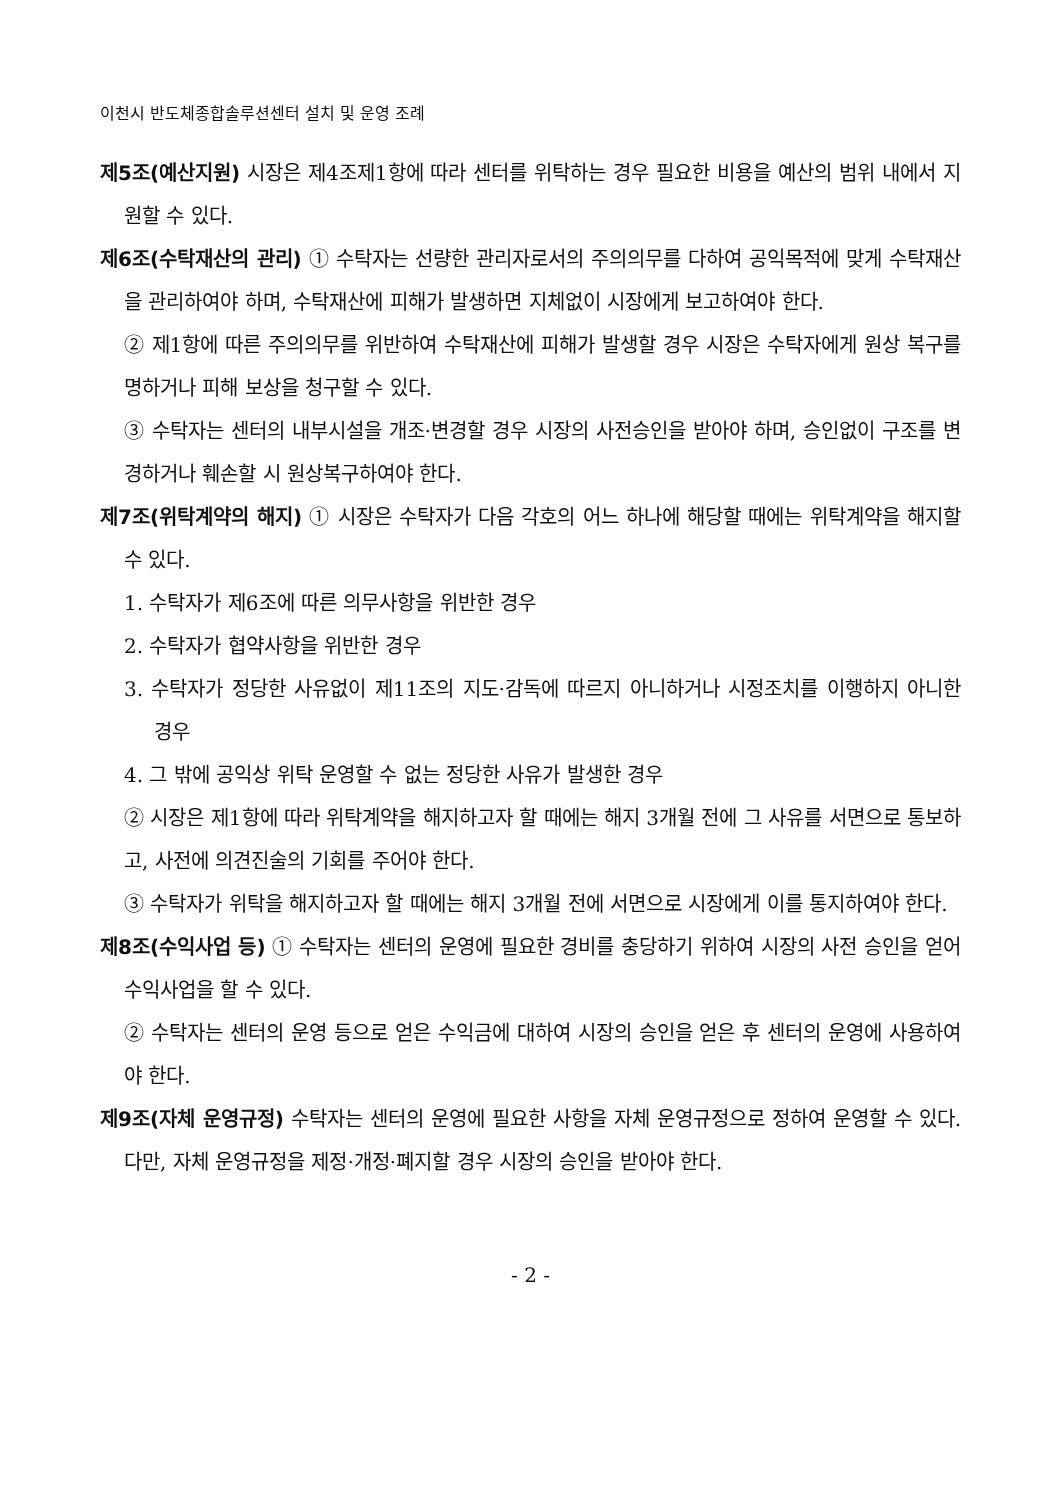이천시 반도체종합솔루션센터 설치 및 운영 조례
제5조(예산지원) 시장은 제4조제1항에 따라 센터를 위탁하는 경우 필요한 비용을 예산의 범위 내에서 지원할 수 있다.
제6조(수탁재산의 관리) ① 수탁자는 선량한 관리자로서의 주의의무를 다하여 공익목적에 맞게 수탁재산을 관리하여야 하며, 수탁재산에 피해가 발생하면 지체없이 시장에게 보고하여야 한다.
② 제1항에 따른 주의의무를 위반하여 수탁재산에 피해가 발생할 경우 시장은 수탁자에게 원상 복구를 명하거나 피해 보상을 청구할 수 있다.
③ 수탁자는 센터의 내부시설을 개조·변경할 경우 시장의 사전승인을 받아야 하며, 승인없이 구조를 변경하거나 훼손할 시 원상복구하여야 한다.
제7조(위탁계약의 해지) ① 시장은 수탁자가 다음 각호의 어느 하나에 해당할 때에는 위탁계약을 해지할 수 있다.
1. 수탁자가 제6조에 따른 의무사항을 위반한 경우
2. 수탁자가 협약사항을 위반한 경우
3. 수탁자가 정당한 사유없이 제11조의 지도·감독에 따르지 아니하거나 시정조치를 이행하지 아니한 경우
4. 그 밖에 공익상 위탁 운영할 수 없는 정당한 사유가 발생한 경우
② 시장은 제1항에 따라 위탁계약을 해지하고자 할 때에는 해지 3개월 전에 그 사유를 서면으로 통보하고, 사전에 의견진술의 기회를 주어야 한다.
③ 수탁자가 위탁을 해지하고자 할 때에는 해지 3개월 전에 서면으로 시장에게 이를 통지하여야 한다.
제8조(수익사업 등) ① 수탁자는 센터의 운영에 필요한 경비를 충당하기 위하여 시장의 사전 승인을 얻어 수익사업을 할 수 있다.
② 수탁자는 센터의 운영 등으로 얻은 수익금에 대하여 시장의 승인을 얻은 후 센터의 운영에 사용하여야 한다.
제9조(자체 운영규정) 수탁자는 센터의 운영에 필요한 사항을 자체 운영규정으로 정하여 운영할 수 있다. 다만, 자체 운영규정을 제정·개정·폐지할 경우 시장의 승인을 받아야 한다.
- 2 -